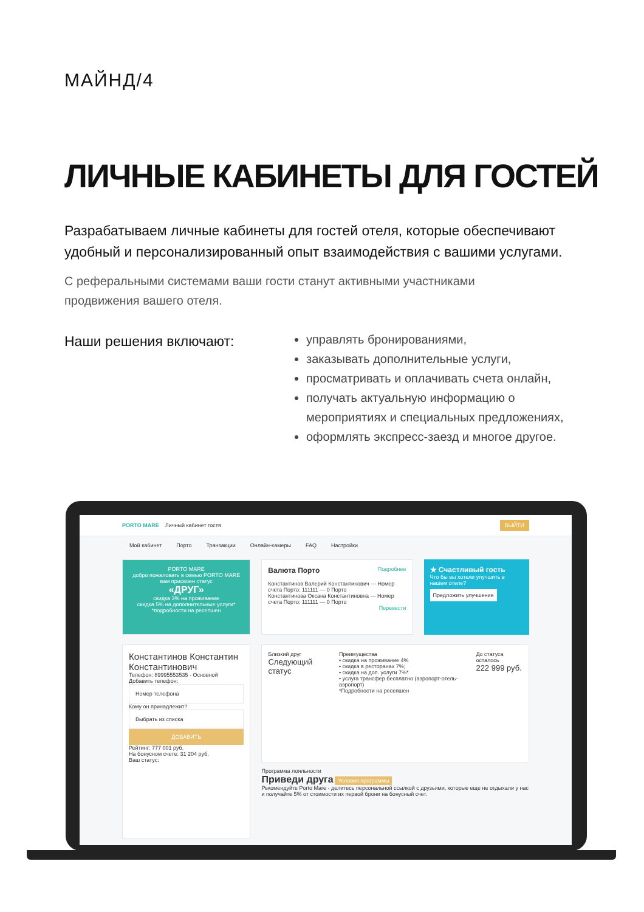МАЙНД/4
ЛИЧНЫЕ КАБИНЕТЫ ДЛЯ ГОСТЕЙ
Разрабатываем личные кабинеты для гостей отеля, которые обеспечивают удобный и персонализированный опыт взаимодействия с вашими услугами.
С реферальными системами ваши гости станут активными участниками продвижения вашего отеля.
Наши решения включают:
управлять бронированиями,
заказывать дополнительные услуги,
просматривать и оплачивать счета онлайн,
получать актуальную информацию о мероприятиях и специальных предложениях,
оформлять экспресс-заезд и многое другое.
PORTO MARE Личный кабинет гостя ВЫЙТИ
Мой кабинет Порто Транзакции Онлайн-камеры FAQ Настройки
PORTO MARE
добро пожаловать в семью PORTO MARE
вам присвоен статус
«ДРУГ»
скидка 3% на проживание
скидка 5% на дополнительные услуги*
*подробности на ресепшен
Валюта Порто Подробнее
Константинов Валерий Константинович — Номер счета Порто: 111111 — 0 Порто
Константинова Оксана Константиновна — Номер счета Порто: 111111 — 0 Порто
Перевести
★ Счастливый гость
Что бы вы хотели улучшить в нашем отеле?
Предложить улучшение
Константинов Константин Константинович
Телефон: 89995553535 - Основной
Добавить телефон:
Номер телефона
Кому он принадлежит?
Выбрать из списка
ДОБАВИТЬ
Рейтинг: 777 001 руб.
На бонусном счете: 31 204 руб.
Ваш статус:
Близкий друг
Следующий статус
Преимущества
• скидка на проживание 4%
• скидка в ресторанах 7%;
• скидка на доп. услуги 7%*
• услуга трансфер бесплатно (аэропорт-отель-аэропорт)
*Подробности на ресепшен
До статуса осталось
222 999 руб.
Программа лояльности
Приведи друга Условия программы
Рекомендуйте Porto Mare - делитесь персональной ссылкой с друзьями, которые еще не отдыхали у нас и получайте 5% от стоимости их первой брони на бонусный счет.